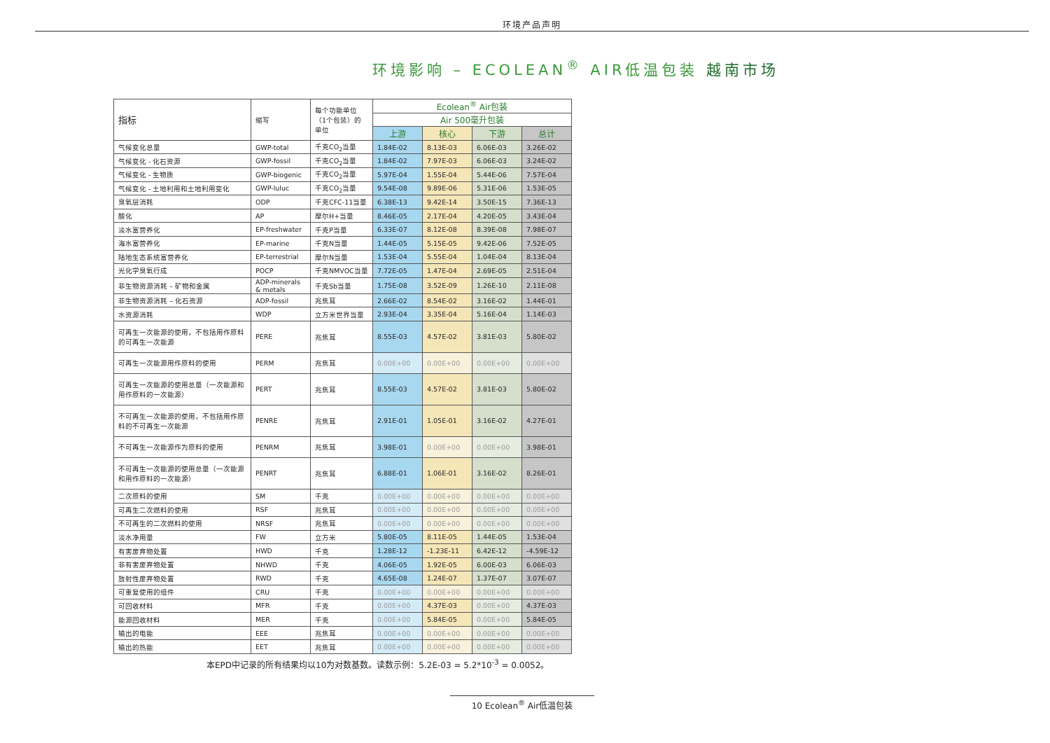环境产品声明
环境影响 – ECOLEAN<sup>®</sup> AIR低温包装 越南市场
| 指标 | 缩写 | 每个功能单位（1个包装）的单位 | Ecolean<sup>®</sup> Air包装 | | | |
| --- | --- | --- | --- | --- | --- | --- |
| | | | Air 500毫升包装 | | | |
| | | | 上游 | 核心 | 下游 | 总计 |
| 气候变化总量 | GWP-total | 千克CO<sub>2</sub>当量 | 1.84E-02 | 8.13E-03 | 6.06E-03 | 3.26E-02 |
| 气候变化 - 化石资源 | GWP-fossil | 千克CO<sub>2</sub>当量 | 1.84E-02 | 7.97E-03 | 6.06E-03 | 3.24E-02 |
| 气候变化 - 生物质 | GWP-biogenic | 千克CO<sub>2</sub>当量 | 5.97E-04 | 1.55E-04 | 5.44E-06 | 7.57E-04 |
| 气候变化 - 土地利用和土地利用变化 | GWP-luluc | 千克CO<sub>2</sub>当量 | 9.54E-08 | 9.89E-06 | 5.31E-06 | 1.53E-05 |
| 臭氧层消耗 | ODP | 千克CFC-11当量 | 6.38E-13 | 9.42E-14 | 3.50E-15 | 7.36E-13 |
| 酸化 | AP | 摩尔H+当量 | 8.46E-05 | 2.17E-04 | 4.20E-05 | 3.43E-04 |
| 淡水富营养化 | EP-freshwater | 千克P当量 | 6.33E-07 | 8.12E-08 | 8.39E-08 | 7.98E-07 |
| 海水富营养化 | EP-marine | 千克N当量 | 1.44E-05 | 5.15E-05 | 9.42E-06 | 7.52E-05 |
| 陆地生态系统富营养化 | EP-terrestrial | 摩尔N当量 | 1.53E-04 | 5.55E-04 | 1.04E-04 | 8.13E-04 |
| 光化学臭氧行成 | POCP | 千克NMVOC当量 | 7.72E-05 | 1.47E-04 | 2.69E-05 | 2.51E-04 |
| 非生物资源消耗 – 矿物和金属 | ADP-minerals & metals | 千克Sb当量 | 1.75E-08 | 3.52E-09 | 1.26E-10 | 2.11E-08 |
| 非生物资源消耗 – 化石资源 | ADP-fossil | 兆焦耳 | 2.66E-02 | 8.54E-02 | 3.16E-02 | 1.44E-01 |
| 水资源消耗 | WDP | 立方米世界当量 | 2.93E-04 | 3.35E-04 | 5.16E-04 | 1.14E-03 |
| 可再生一次能源的使用，不包括用作原料的可再生一次能源 | PERE | 兆焦耳 | 8.55E-03 | 4.57E-02 | 3.81E-03 | 5.80E-02 |
| 可再生一次能源用作原料的使用 | PERM | 兆焦耳 | 0.00E+00 | 0.00E+00 | 0.00E+00 | 0.00E+00 |
| 可再生一次能源的使用总量（一次能源和用作原料的一次能源） | PERT | 兆焦耳 | 8.55E-03 | 4.57E-02 | 3.81E-03 | 5.80E-02 |
| 不可再生一次能源的使用，不包括用作原料的不可再生一次能源 | PENRE | 兆焦耳 | 2.91E-01 | 1.05E-01 | 3.16E-02 | 4.27E-01 |
| 不可再生一次能源作为原料的使用 | PENRM | 兆焦耳 | 3.98E-01 | 0.00E+00 | 0.00E+00 | 3.98E-01 |
| 不可再生一次能源的使用总量（一次能源和用作原料的一次能源） | PENRT | 兆焦耳 | 6.88E-01 | 1.06E-01 | 3.16E-02 | 8.26E-01 |
| 二次原料的使用 | SM | 千克 | 0.00E+00 | 0.00E+00 | 0.00E+00 | 0.00E+00 |
| 可再生二次燃料的使用 | RSF | 兆焦耳 | 0.00E+00 | 0.00E+00 | 0.00E+00 | 0.00E+00 |
| 不可再生的二次燃料的使用 | NRSF | 兆焦耳 | 0.00E+00 | 0.00E+00 | 0.00E+00 | 0.00E+00 |
| 淡水净用量 | FW | 立方米 | 5.80E-05 | 8.11E-05 | 1.44E-05 | 1.53E-04 |
| 有害废弃物处置 | HWD | 千克 | 1.28E-12 | -1.23E-11 | 6.42E-12 | -4.59E-12 |
| 非有害废弃物处置 | NHWD | 千克 | 4.06E-05 | 1.92E-05 | 6.00E-03 | 6.06E-03 |
| 放射性废弃物处置 | RWD | 千克 | 4.65E-08 | 1.24E-07 | 1.37E-07 | 3.07E-07 |
| 可重复使用的组件 | CRU | 千克 | 0.00E+00 | 0.00E+00 | 0.00E+00 | 0.00E+00 |
| 可回收材料 | MFR | 千克 | 0.00E+00 | 4.37E-03 | 0.00E+00 | 4.37E-03 |
| 能源回收材料 | MER | 千克 | 0.00E+00 | 5.84E-05 | 0.00E+00 | 5.84E-05 |
| 输出的电能 | EEE | 兆焦耳 | 0.00E+00 | 0.00E+00 | 0.00E+00 | 0.00E+00 |
| 输出的热能 | EET | 兆焦耳 | 0.00E+00 | 0.00E+00 | 0.00E+00 | 0.00E+00 |
本EPD中记录的所有结果均以10为对数基数。读数示例：5.2E-03 = 5.2*10<sup>-3</sup> = 0.0052。
10 Ecolean<sup>®</sup> Air低温包装